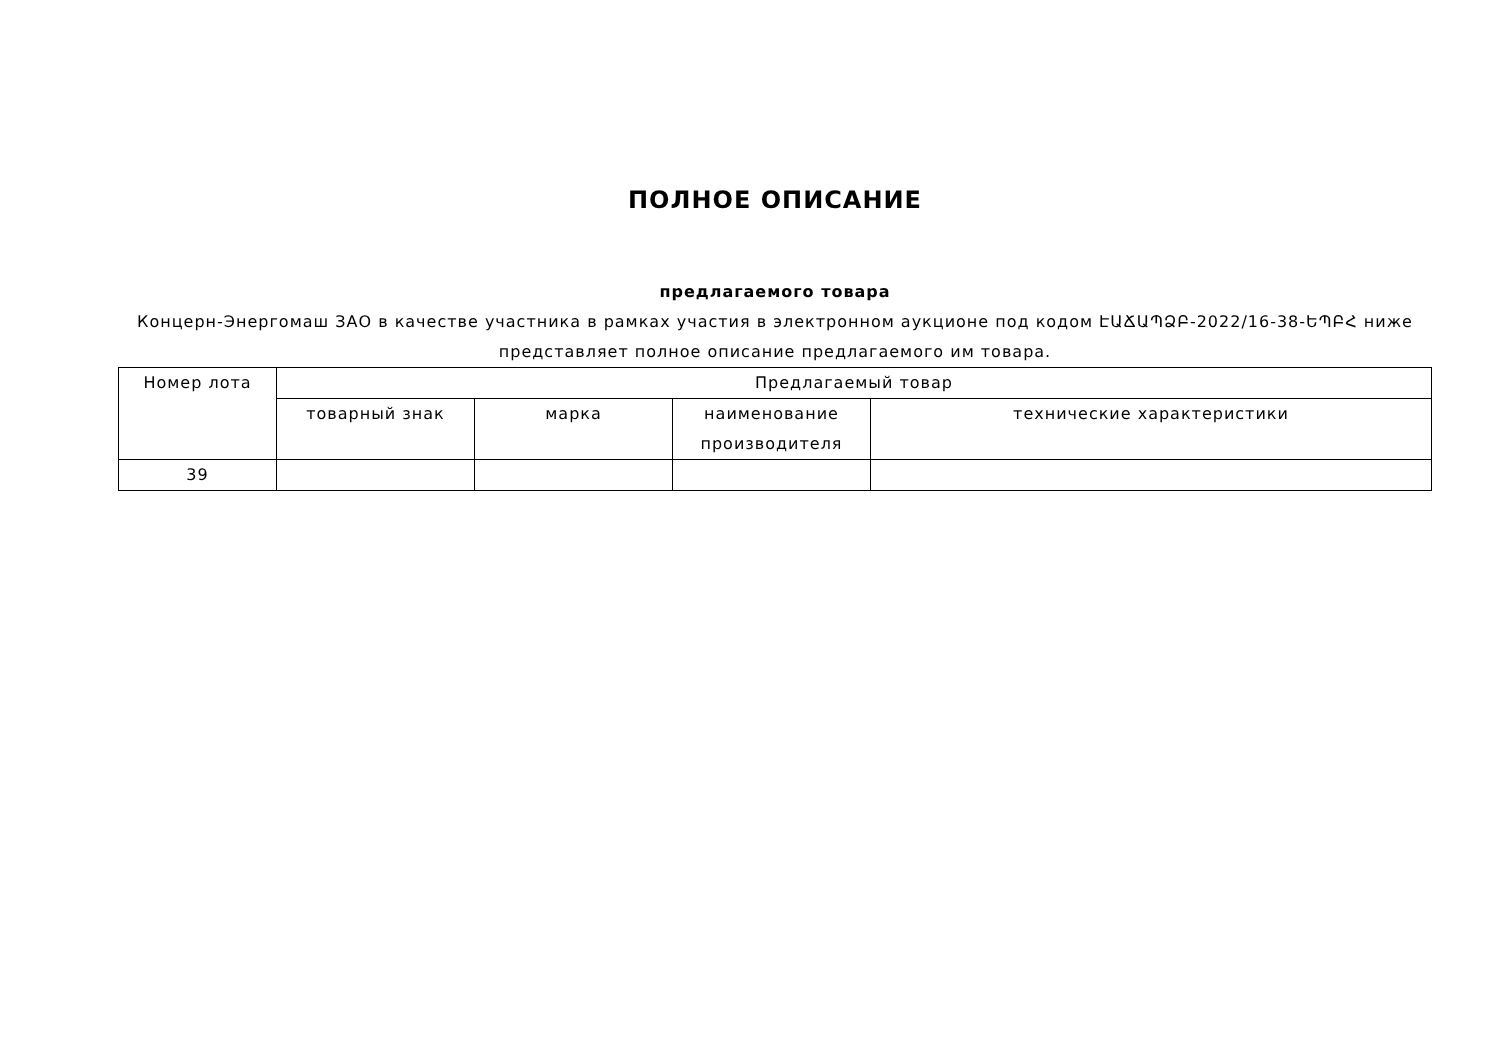ПОЛНОЕ ОПИСАНИЕ
предлагаемого товара
Концерн-Энергомаш ЗАО в качестве участника в рамках участия в электронном аукционе под кодом ԷԱՃԱՊՁԲ-2022/16-38-ԵՊԲՀ ниже представляет полное описание предлагаемого им товара.
| Номер лота | Предлагаемый товар | | | |
| --- | --- | --- | --- | --- |
| | товарный знак | марка | наименование производителя | технические характеристики |
| 39 | | | | |